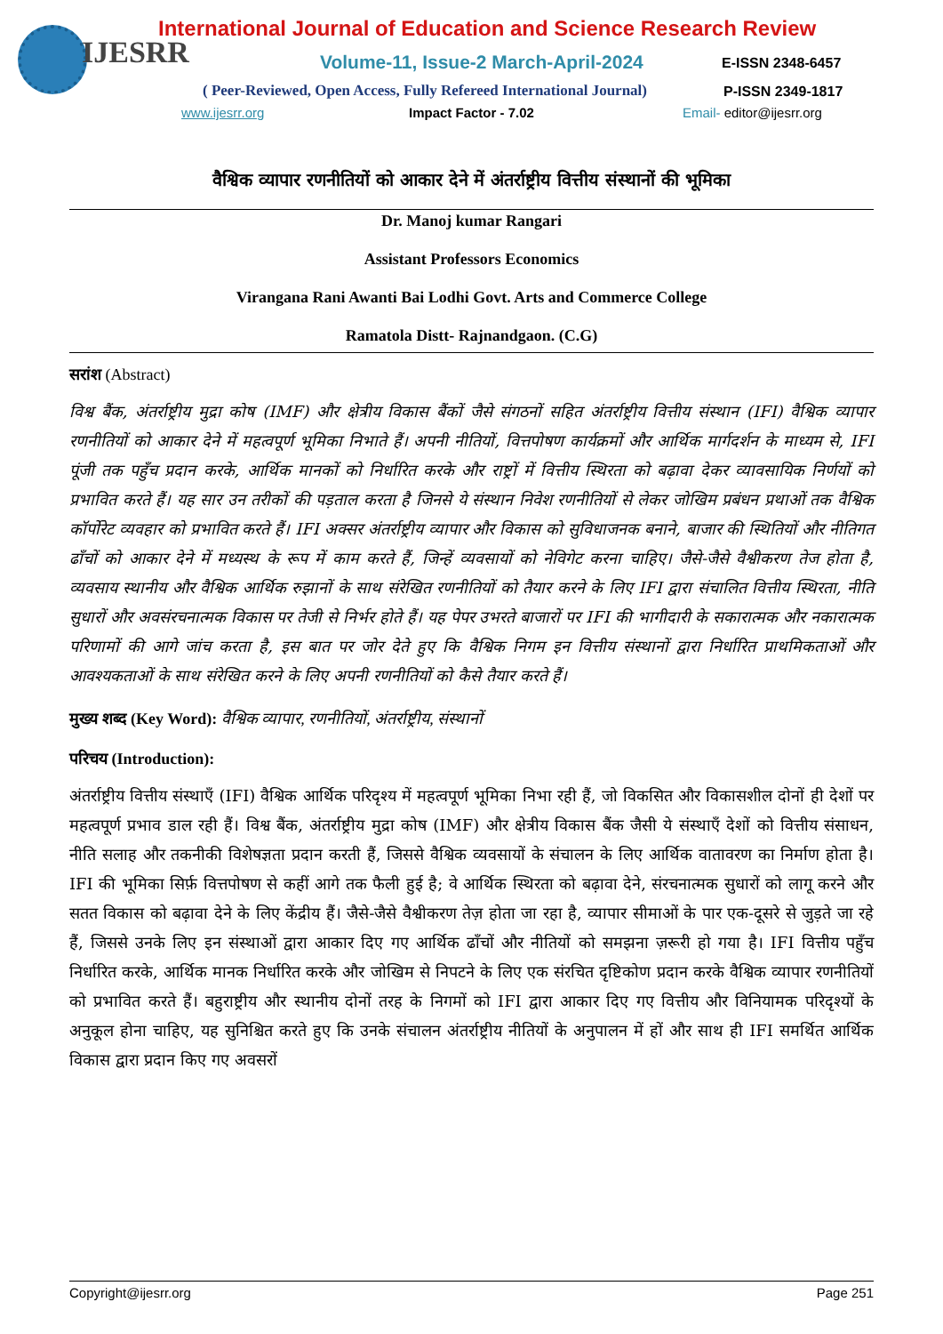IJESRR
International Journal of Education and Science Research Review
Volume-11, Issue-2 March-April-2024
E-ISSN 2348-6457
( Peer-Reviewed, Open Access, Fully Refereed International Journal)
P-ISSN 2349-1817
www.ijesrr.org Impact Factor - 7.02 Email- editor@ijesrr.org
वैश्विक व्यापार रणनीतियों को आकार देने में अंतर्राष्ट्रीय वित्तीय संस्थानों की भूमिका
Dr. Manoj kumar Rangari
Assistant Professors Economics
Virangana Rani Awanti Bai Lodhi Govt. Arts and Commerce College
Ramatola Distt- Rajnandgaon. (C.G)
सरांश (Abstract)
विश्व बैंक, अंतर्राष्ट्रीय मुद्रा कोष (IMF) और क्षेत्रीय विकास बैंकों जैसे संगठनों सहित अंतर्राष्ट्रीय वित्तीय संस्थान (IFI) वैश्विक व्यापार रणनीतियों को आकार देने में महत्वपूर्ण भूमिका निभाते हैं। अपनी नीतियों, वित्तपोषण कार्यक्रमों और आर्थिक मार्गदर्शन के माध्यम से, IFI पूंजी तक पहुँच प्रदान करके, आर्थिक मानकों को निर्धारित करके और राष्ट्रों में वित्तीय स्थिरता को बढ़ावा देकर व्यावसायिक निर्णयों को प्रभावित करते हैं। यह सार उन तरीकों की पड़ताल करता है जिनसे ये संस्थान निवेश रणनीतियों से लेकर जोखिम प्रबंधन प्रथाओं तक वैश्विक कॉर्पोरेट व्यवहार को प्रभावित करते हैं। IFI अक्सर अंतर्राष्ट्रीय व्यापार और विकास को सुविधाजनक बनाने, बाजार की स्थितियों और नीतिगत ढाँचों को आकार देने में मध्यस्थ के रूप में काम करते हैं, जिन्हें व्यवसायों को नेविगेट करना चाहिए। जैसे-जैसे वैश्वीकरण तेज होता है, व्यवसाय स्थानीय और वैश्विक आर्थिक रुझानों के साथ संरेखित रणनीतियों को तैयार करने के लिए IFI द्वारा संचालित वित्तीय स्थिरता, नीति सुधारों और अवसंरचनात्मक विकास पर तेजी से निर्भर होते हैं। यह पेपर उभरते बाजारों पर IFI की भागीदारी के सकारात्मक और नकारात्मक परिणामों की आगे जांच करता है, इस बात पर जोर देते हुए कि वैश्विक निगम इन वित्तीय संस्थानों द्वारा निर्धारित प्राथमिकताओं और आवश्यकताओं के साथ संरेखित करने के लिए अपनी रणनीतियों को कैसे तैयार करते हैं।
मुख्य शब्द (Key Word): वैश्विक व्यापार, रणनीतियों, अंतर्राष्ट्रीय, संस्थानों
परिचय (Introduction):
अंतर्राष्ट्रीय वित्तीय संस्थाएँ (IFI) वैश्विक आर्थिक परिदृश्य में महत्वपूर्ण भूमिका निभा रही हैं, जो विकसित और विकासशील दोनों ही देशों पर महत्वपूर्ण प्रभाव डाल रही हैं। विश्व बैंक, अंतर्राष्ट्रीय मुद्रा कोष (IMF) और क्षेत्रीय विकास बैंक जैसी ये संस्थाएँ देशों को वित्तीय संसाधन, नीति सलाह और तकनीकी विशेषज्ञता प्रदान करती हैं, जिससे वैश्विक व्यवसायों के संचालन के लिए आर्थिक वातावरण का निर्माण होता है। IFI की भूमिका सिर्फ़ वित्तपोषण से कहीं आगे तक फैली हुई है; वे आर्थिक स्थिरता को बढ़ावा देने, संरचनात्मक सुधारों को लागू करने और सतत विकास को बढ़ावा देने के लिए केंद्रीय हैं। जैसे-जैसे वैश्वीकरण तेज़ होता जा रहा है, व्यापार सीमाओं के पार एक-दूसरे से जुड़ते जा रहे हैं, जिससे उनके लिए इन संस्थाओं द्वारा आकार दिए गए आर्थिक ढाँचों और नीतियों को समझना ज़रूरी हो गया है। IFI वित्तीय पहुँच निर्धारित करके, आर्थिक मानक निर्धारित करके और जोखिम से निपटने के लिए एक संरचित दृष्टिकोण प्रदान करके वैश्विक व्यापार रणनीतियों को प्रभावित करते हैं। बहुराष्ट्रीय और स्थानीय दोनों तरह के निगमों को IFI द्वारा आकार दिए गए वित्तीय और विनियामक परिदृश्यों के अनुकूल होना चाहिए, यह सुनिश्चित करते हुए कि उनके संचालन अंतर्राष्ट्रीय नीतियों के अनुपालन में हों और साथ ही IFI समर्थित आर्थिक विकास द्वारा प्रदान किए गए अवसरों
Copyright@ijesrr.org Page 251